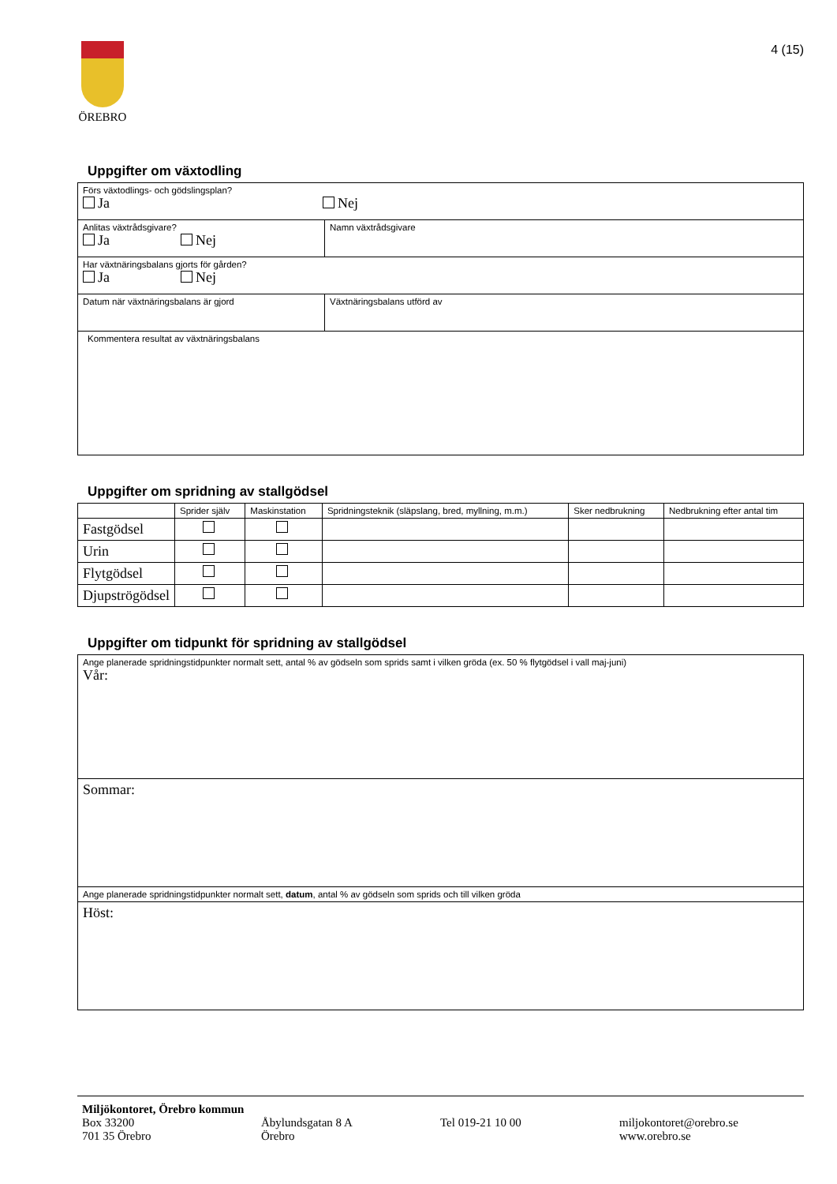ÖREBRO 4 (15)
Uppgifter om växtodling
| Förs växtodlings- och gödslingsplan? Ja Nej | |
| Anlitas växtrådsgivare? Ja Nej | Namn växtrådsgivare |
| Har växtnäringsbalans gjorts för gården? Ja Nej | |
| Datum när växtnäringsbalans är gjord | Växtnäringsbalans utförd av |
| Kommentera resultat av växtnäringsbalans | |
Uppgifter om spridning av stallgödsel
| | Sprider själv | Maskinstation | Spridningsteknik (släpslang, bred, myllning, m.m.) | Sker nedbrukning | Nedbrukning efter antal tim |
| --- | --- | --- | --- | --- | --- |
| Fastgödsel | | | | | |
| Urin | | | | | |
| Flytgödsel | | | | | |
| Djupströgödsel | | | | | |
Uppgifter om tidpunkt för spridning av stallgödsel
| Ange planerade spridningstidpunkter normalt sett, antal % av gödseln som sprids samt i vilken gröda (ex. 50 % flytgödsel i vall maj-juni) Vår: |
| Sommar: |
| Ange planerade spridningstidpunkter normalt sett, datum , antal % av gödseln som sprids och till vilken gröda |
| Höst: |
Miljökontoret, Örebro kommun
Box 33200
701 35 Örebro
Åbylundsgatan 8 A
Örebro
Tel 019-21 10 00 miljokontoret@orebro.se
www.orebro.se